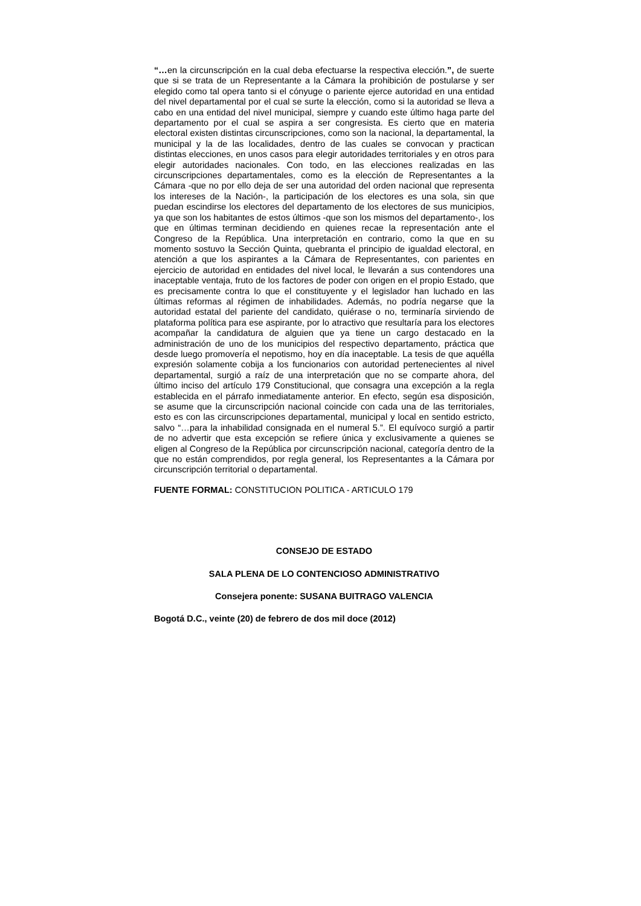“…en la circunscripción en la cual deba efectuarse la respectiva elección.”, de suerte que si se trata de un Representante a la Cámara la prohibición de postularse y ser elegido como tal opera tanto si el cónyuge o pariente ejerce autoridad en una entidad del nivel departamental por el cual se surte la elección, como si la autoridad se lleva a cabo en una entidad del nivel municipal, siempre y cuando este último haga parte del departamento por el cual se aspira a ser congresista. Es cierto que en materia electoral existen distintas circunscripciones, como son la nacional, la departamental, la municipal y la de las localidades, dentro de las cuales se convocan y practican distintas elecciones, en unos casos para elegir autoridades territoriales y en otros para elegir autoridades nacionales. Con todo, en las elecciones realizadas en las circunscripciones departamentales, como es la elección de Representantes a la Cámara -que no por ello deja de ser una autoridad del orden nacional que representa los intereses de la Nación-, la participación de los electores es una sola, sin que puedan escindirse los electores del departamento de los electores de sus municipios, ya que son los habitantes de estos últimos -que son los mismos del departamento-, los que en últimas terminan decidiendo en quienes recae la representación ante el Congreso de la República. Una interpretación en contrario, como la que en su momento sostuvo la Sección Quinta, quebranta el principio de igualdad electoral, en atención a que los aspirantes a la Cámara de Representantes, con parientes en ejercicio de autoridad en entidades del nivel local, le llevarán a sus contendores una inaceptable ventaja, fruto de los factores de poder con origen en el propio Estado, que es precisamente contra lo que el constituyente y el legislador han luchado en las últimas reformas al régimen de inhabilidades. Además, no podría negarse que la autoridad estatal del pariente del candidato, quiérase o no, terminaría sirviendo de plataforma política para ese aspirante, por lo atractivo que resultaría para los electores acompañar la candidatura de alguien que ya tiene un cargo destacado en la administración de uno de los municipios del respectivo departamento, práctica que desde luego promovería el nepotismo, hoy en día inaceptable. La tesis de que aquélla expresión solamente cobija a los funcionarios con autoridad pertenecientes al nivel departamental, surgió a raíz de una interpretación que no se comparte ahora, del último inciso del artículo 179 Constitucional, que consagra una excepción a la regla establecida en el párrafo inmediatamente anterior. En efecto, según esa disposición, se asume que la circunscripción nacional coincide con cada una de las territoriales, esto es con las circunscripciones departamental, municipal y local en sentido estricto, salvo “…para la inhabilidad consignada en el numeral 5.”. El equívoco surgió a partir de no advertir que esta excepción se refiere única y exclusivamente a quienes se eligen al Congreso de la República por circunscripción nacional, categoría dentro de la que no están comprendidos, por regla general, los Representantes a la Cámara por circunscripción territorial o departamental.
FUENTE FORMAL: CONSTITUCION POLITICA - ARTICULO 179
CONSEJO DE ESTADO
SALA PLENA DE LO CONTENCIOSO ADMINISTRATIVO
Consejera ponente: SUSANA BUITRAGO VALENCIA
Bogotá D.C., veinte (20) de febrero de dos mil doce (2012)